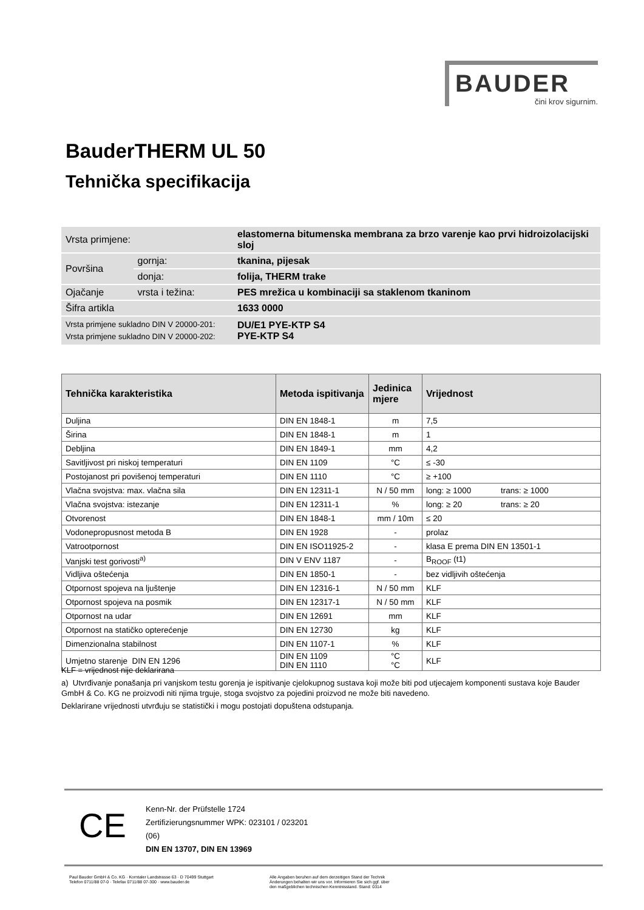BAUDER
čini krov sigurnim.
BauderTHERM UL 50
Tehnička specifikacija
| Vrsta primjene: | | elastomerna bitumenska membrana za brzo varenje kao prvi hidroizolacijski sloj |
| Površina | gornja: | tkanina, pijesak |
| | donja: | folija, THERM trake |
| Ojačanje | vrsta i težina: | PES mrežica u kombinaciji sa staklenom tkaninom |
| Šifra artikla | | 1633 0000 |
| Vrsta primjene sukladno DIN V 20000-201: Vrsta primjene sukladno DIN V 20000-202: | | DU/E1 PYE-KTP S4 PYE-KTP S4 |
| Tehnička karakteristika | Metoda ispitivanja | Jedinica mjere | Vrijednost |
| --- | --- | --- | --- |
| Duljina | DIN EN 1848-1 | m | 7,5 |
| Širina | DIN EN 1848-1 | m | 1 |
| Debljina | DIN EN 1849-1 | mm | 4,2 |
| Savitljivost pri niskoj temperaturi | DIN EN 1109 | °C | ≤ -30 |
| Postojanost pri povišenoj temperaturi | DIN EN 1110 | °C | ≥ +100 |
| Vlačna svojstva: max. vlačna sila | DIN EN 12311-1 | N / 50 mm | long: ≥ 1000 trans: ≥ 1000 |
| Vlačna svojstva: istezanje | DIN EN 12311-1 | % | long: ≥ 20 trans: ≥ 20 |
| Otvorenost | DIN EN 1848-1 | mm / 10m | ≤ 20 |
| Vodonepropusnost metoda B | DIN EN 1928 | - | prolaz |
| Vatrootpornost | DIN EN ISO11925-2 | - | klasa E prema DIN EN 13501-1 |
| Vanjski test gorivosti<sup>a)</sup> | DIN V ENV 1187 | - | B<sub>ROOF</sub> (t1) |
| Vidljiva oštećenja | DIN EN 1850-1 | - | bez vidljivih oštećenja |
| Otpornost spojeva na ljuštenje | DIN EN 12316-1 | N / 50 mm | KLF |
| Otpornost spojeva na posmik | DIN EN 12317-1 | N / 50 mm | KLF |
| Otpornost na udar | DIN EN 12691 | mm | KLF |
| Otpornost na statičko opterećenje | DIN EN 12730 | kg | KLF |
| Dimenzionalna stabilnost | DIN EN 1107-1 | % | KLF |
| Umjetno starenje DIN EN 1296 | DIN EN 1109 DIN EN 1110 | °C °C | KLF |
KLF = vrijednost nije deklarirana
a) Utvrđivanje ponašanja pri vanjskom testu gorenja je ispitivanje cjelokupnog sustava koji može biti pod utjecajem komponenti sustava koje Bauder GmbH & Co. KG ne proizvodi niti njima trguje, stoga svojstvo za pojedini proizvod ne može biti navedeno.
Deklarirane vrijednosti utvrđuju se statistički i mogu postojati dopuštena odstupanja.
CE
Kenn-Nr. der Prüfstelle 1724
Zertifizierungsnummer WPK: 023101 / 023201
(06)
DIN EN 13707, DIN EN 13969
Paul Bauder GmbH & Co. KG · Korntaler Landstrasse 63 · D 70499 Stuttgart
Telefon 0711/88 07-0 · Telefax 0711/88 07-300 · www.bauder.de
Alle Angaben beruhen auf dem derzeitigen Stand der Technik
Änderungen behalten wir uns vor. Informieren Sie sich ggf. über
den maßgeblichen technischen Kenntnisstand. Stand: 0314